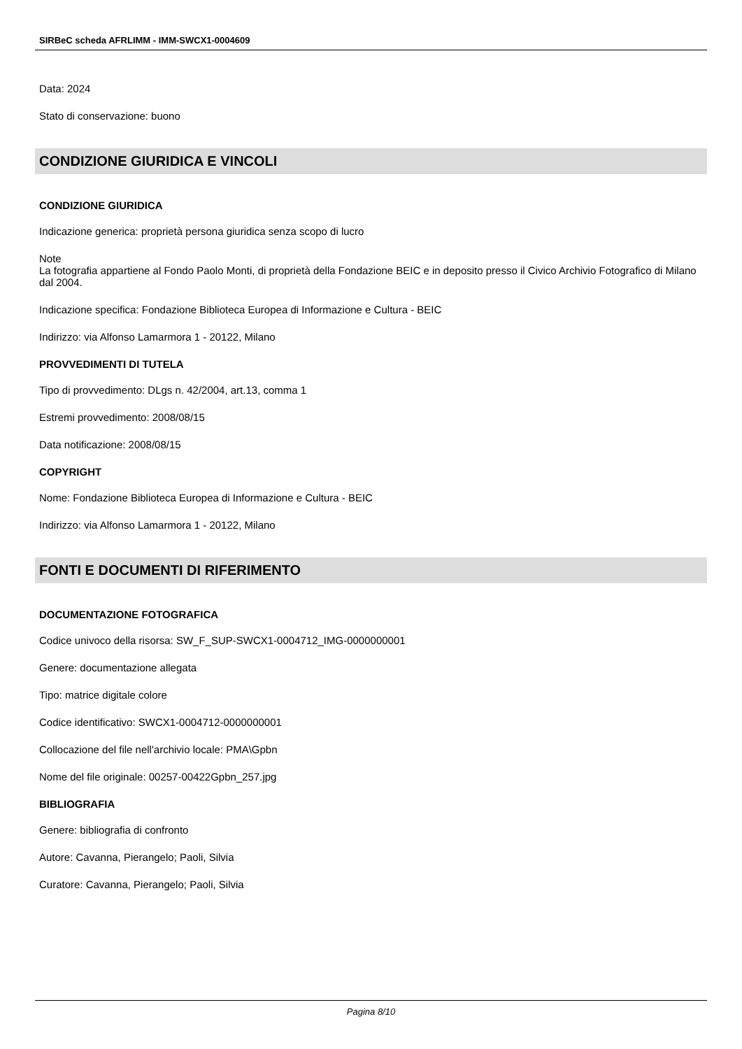SIRBeC scheda AFRLIMM - IMM-SWCX1-0004609
Data: 2024
Stato di conservazione: buono
CONDIZIONE GIURIDICA E VINCOLI
CONDIZIONE GIURIDICA
Indicazione generica: proprietà persona giuridica senza scopo di lucro
Note
La fotografia appartiene al Fondo Paolo Monti, di proprietà della Fondazione BEIC e in deposito presso il Civico Archivio Fotografico di Milano dal 2004.
Indicazione specifica: Fondazione Biblioteca Europea di Informazione e Cultura - BEIC
Indirizzo: via Alfonso Lamarmora 1 - 20122, Milano
PROVVEDIMENTI DI TUTELA
Tipo di provvedimento: DLgs n. 42/2004, art.13, comma 1
Estremi provvedimento: 2008/08/15
Data notificazione: 2008/08/15
COPYRIGHT
Nome: Fondazione Biblioteca Europea di Informazione e Cultura - BEIC
Indirizzo: via Alfonso Lamarmora 1 - 20122, Milano
FONTI E DOCUMENTI DI RIFERIMENTO
DOCUMENTAZIONE FOTOGRAFICA
Codice univoco della risorsa: SW_F_SUP-SWCX1-0004712_IMG-0000000001
Genere: documentazione allegata
Tipo: matrice digitale colore
Codice identificativo: SWCX1-0004712-0000000001
Collocazione del file nell'archivio locale: PMA\Gpbn
Nome del file originale: 00257-00422Gpbn_257.jpg
BIBLIOGRAFIA
Genere: bibliografia di confronto
Autore: Cavanna, Pierangelo; Paoli, Silvia
Curatore: Cavanna, Pierangelo; Paoli, Silvia
Pagina 8/10